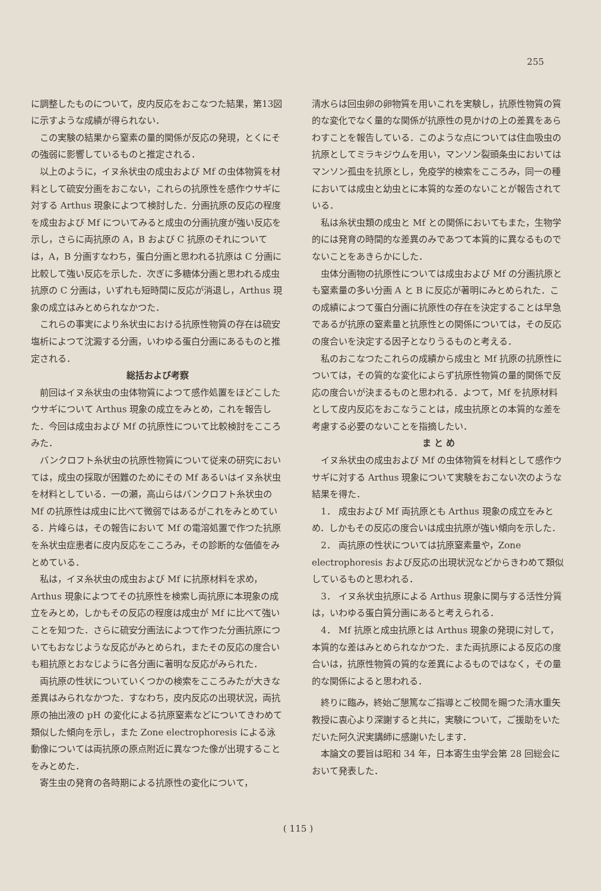255
に調整したものについて，皮内反応をおこなつた結果，第13図に示すような成績が得られない．
この実験の結果から窒素の量的関係が反応の発現，とくにその強弱に影響しているものと推定される．
以上のように，イヌ糸状虫の成虫および Mf の虫体物質を材料として硫安分画をおこない，これらの抗原性を感作ウサギに対する Arthus 現象によつて検討した．分画抗原の反応の程度を成虫および Mf についてみると成虫の分画抗度が強い反応を示し，さらに両抗原の A，B および C 抗原のそれについては，A，B 分画すなわち，蛋白分画と思われる抗原は C 分画に比較して強い反応を示した．次ぎに多糖体分画と思われる成虫抗原の C 分画は，いずれも短時間に反応が消退し，Arthus 現象の成立はみとめられなかつた．
これらの事実により糸状虫における抗原性物質の存在は硫安塩析によつて沈澱する分画，いわゆる蛋白分画にあるものと推定される．
総括および考察
前回はイヌ糸状虫の虫体物質によつて感作処置をほどこしたウサギについて Arthus 現象の成立をみとめ，これを報告した．今回は成虫および Mf の抗原性について比較検討をこころみた．
バンクロフト糸状虫の抗原性物質について従来の研究においては，成虫の採取が困難のためにその Mf あるいはイヌ糸状虫を材料としている．一の瀬，高山らはバンクロフト糸状虫の Mf の抗原性は成虫に比べて微弱ではあるがこれをみとめている．片峰らは，その報告において Mf の電溶処置で作つた抗原を糸状虫症患者に皮内反応をこころみ，その診断的な価値をみとめている．
私は，イヌ糸状虫の成虫および Mf に抗原材料を求め，Arthus 現象によつてその抗原性を検索し両抗原に本現象の成立をみとめ，しかもその反応の程度は成虫が Mf に比べて強いことを知つた．さらに硫安分画法によつて作つた分画抗原についてもおなじような反応がみとめられ，またその反応の度合いも粗抗原とおなじように各分画に著明な反応がみられた．
両抗原の性状についていくつかの検索をこころみたが大きな差異はみられなかつた．すなわち，皮内反応の出現状況，両抗原の抽出液の pH の変化による抗原窒素などについてきわめて類似した傾向を示し，また Zone electrophoresis による泳動像については両抗原の原点附近に異なつた像が出現することをみとめた．
寄生虫の発育の各時期による抗原性の変化について，
清水らは回虫卵の卵物質を用いこれを実験し，抗原性物質の質的な変化でなく量的な関係が抗原性の見かけの上の差異をあらわすことを報告している．このような点については住血吸虫の抗原としてミラキジウムを用い，マンソン裂頭条虫においてはマンソン孤虫を抗原とし，免疫学的検索をこころみ，同一の種においては成虫と幼虫とに本質的な差のないことが報告されている．
私は糸状虫類の成虫と Mf との関係においてもまた，生物学的には発育の時間的な差異のみであつて本質的に異なるものでないことをあきらかにした．
虫体分画物の抗原性については成虫および Mf の分画抗原とも窒素量の多い分画 A と B に反応が著明にみとめられた．この成績によつて蛋白分画に抗原性の存在を決定することは早急であるが抗原の窒素量と抗原性との関係については，その反応の度合いを決定する因子となりうるものと考える．
私のおこなつたこれらの成績から成虫と Mf 抗原の抗原性については，その質的な変化によらず抗原性物質の量的関係で反応の度合いが決まるものと思われる．よつて，Mf を抗原材料として皮内反応をおこなうことは，成虫抗原との本質的な差を考慮する必要のないことを指摘したい．
ま と め
イヌ糸状虫の成虫および Mf の虫体物質を材料として感作ウサギに対する Arthus 現象について実験をおこない次のような結果を得た．
1． 成虫および Mf 両抗原とも Arthus 現象の成立をみとめ．しかもその反応の度合いは成虫抗原が強い傾向を示した．
2． 両抗原の性状については抗原窒素量や，Zone electrophoresis および反応の出現状況などからきわめて類似しているものと思われる．
3． イヌ糸状虫抗原による Arthus 現象に関与する活性分質は，いわゆる蛋白質分画にあると考えられる．
4． Mf 抗原と成虫抗原とは Arthus 現象の発現に対して，本質的な差はみとめられなかつた．また両抗原による反応の度合いは，抗原性物質の質的な差異によるものではなく，その量的な関係によると思われる．
終りに臨み，終始ご懇篤なご指導とご校閲を賜つた清水重矢教授に衷心より深謝すると共に，実験について，ご援助をいただいた阿久沢実講師に感謝いたします．
本論文の要旨は昭和 34 年，日本寄生虫学会第 28 回総会において発表した．
( 115 )